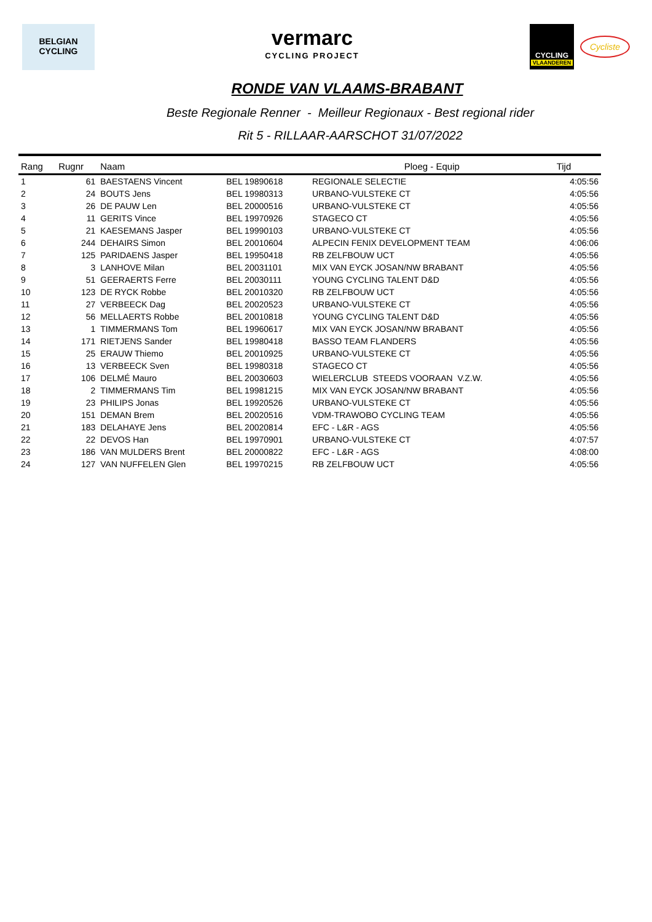BELGIAN
CYCLING
vermarc
CYCLING PROJECT
CYCLING
VLAANDEREN
Cycliste
RONDE VAN VLAAMS-BRABANT
Beste Regionale Renner - Meilleur Regionaux - Best regional rider
Rit 5 - RILLAAR-AARSCHOT 31/07/2022
| Rang | Rugnr | Naam | | Ploeg - Equip | Tijd |
| --- | --- | --- | --- | --- | --- |
| 1 | 61 | BAESTAENS Vincent | BEL 19890618 | REGIONALE SELECTIE | 4:05:56 |
| 2 | 24 | BOUTS Jens | BEL 19980313 | URBANO-VULSTEKE CT | 4:05:56 |
| 3 | 26 | DE PAUW Len | BEL 20000516 | URBANO-VULSTEKE CT | 4:05:56 |
| 4 | 11 | GERITS Vince | BEL 19970926 | STAGECO CT | 4:05:56 |
| 5 | 21 | KAESEMANS Jasper | BEL 19990103 | URBANO-VULSTEKE CT | 4:05:56 |
| 6 | 244 | DEHAIRS Simon | BEL 20010604 | ALPECIN FENIX DEVELOPMENT TEAM | 4:06:06 |
| 7 | 125 | PARIDAENS Jasper | BEL 19950418 | RB ZELFBOUW UCT | 4:05:56 |
| 8 | 3 | LANHOVE Milan | BEL 20031101 | MIX VAN EYCK JOSAN/NW BRABANT | 4:05:56 |
| 9 | 51 | GEERAERTS Ferre | BEL 20030111 | YOUNG CYCLING TALENT D&D | 4:05:56 |
| 10 | 123 | DE RYCK Robbe | BEL 20010320 | RB ZELFBOUW UCT | 4:05:56 |
| 11 | 27 | VERBEECK Dag | BEL 20020523 | URBANO-VULSTEKE CT | 4:05:56 |
| 12 | 56 | MELLAERTS Robbe | BEL 20010818 | YOUNG CYCLING TALENT D&D | 4:05:56 |
| 13 | 1 | TIMMERMANS Tom | BEL 19960617 | MIX VAN EYCK JOSAN/NW BRABANT | 4:05:56 |
| 14 | 171 | RIETJENS Sander | BEL 19980418 | BASSO TEAM FLANDERS | 4:05:56 |
| 15 | 25 | ERAUW Thiemo | BEL 20010925 | URBANO-VULSTEKE CT | 4:05:56 |
| 16 | 13 | VERBEECK Sven | BEL 19980318 | STAGECO CT | 4:05:56 |
| 17 | 106 | DELMÉ Mauro | BEL 20030603 | WIELERCLUB STEEDS VOORAAN V.Z.W. | 4:05:56 |
| 18 | 2 | TIMMERMANS Tim | BEL 19981215 | MIX VAN EYCK JOSAN/NW BRABANT | 4:05:56 |
| 19 | 23 | PHILIPS Jonas | BEL 19920526 | URBANO-VULSTEKE CT | 4:05:56 |
| 20 | 151 | DEMAN Brem | BEL 20020516 | VDM-TRAWOBO CYCLING TEAM | 4:05:56 |
| 21 | 183 | DELAHAYE Jens | BEL 20020814 | EFC - L&R - AGS | 4:05:56 |
| 22 | 22 | DEVOS Han | BEL 19970901 | URBANO-VULSTEKE CT | 4:07:57 |
| 23 | 186 | VAN MULDERS Brent | BEL 20000822 | EFC - L&R - AGS | 4:08:00 |
| 24 | 127 | VAN NUFFELEN Glen | BEL 19970215 | RB ZELFBOUW UCT | 4:05:56 |